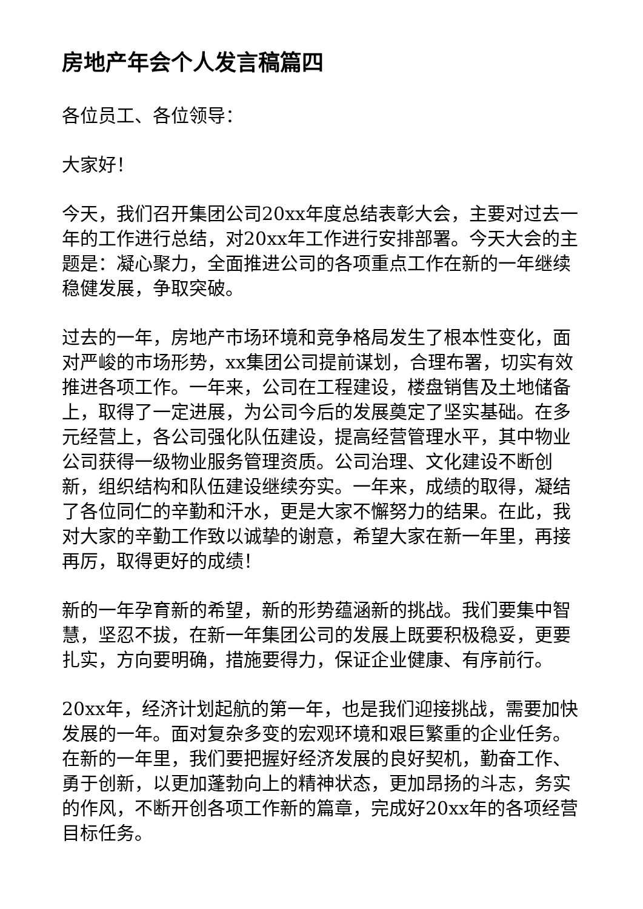房地产年会个人发言稿篇四
各位员工、各位领导：
大家好！
今天，我们召开集团公司20xx年度总结表彰大会，主要对过去一年的工作进行总结，对20xx年工作进行安排部署。今天大会的主题是：凝心聚力，全面推进公司的各项重点工作在新的一年继续稳健发展，争取突破。
过去的一年，房地产市场环境和竞争格局发生了根本性变化，面对严峻的市场形势，xx集团公司提前谋划，合理布署，切实有效推进各项工作。一年来，公司在工程建设，楼盘销售及土地储备上，取得了一定进展，为公司今后的发展奠定了坚实基础。在多元经营上，各公司强化队伍建设，提高经营管理水平，其中物业公司获得一级物业服务管理资质。公司治理、文化建设不断创新，组织结构和队伍建设继续夯实。一年来，成绩的取得，凝结了各位同仁的辛勤和汗水，更是大家不懈努力的结果。在此，我对大家的辛勤工作致以诚挚的谢意，希望大家在新一年里，再接再厉，取得更好的成绩！
新的一年孕育新的希望，新的形势蕴涵新的挑战。我们要集中智慧，坚忍不拔，在新一年集团公司的发展上既要积极稳妥，更要扎实，方向要明确，措施要得力，保证企业健康、有序前行。
20xx年，经济计划起航的第一年，也是我们迎接挑战，需要加快发展的一年。面对复杂多变的宏观环境和艰巨繁重的企业任务。在新的一年里，我们要把握好经济发展的良好契机，勤奋工作、勇于创新，以更加蓬勃向上的精神状态，更加昂扬的斗志，务实的作风，不断开创各项工作新的篇章，完成好20xx年的各项经营目标任务。